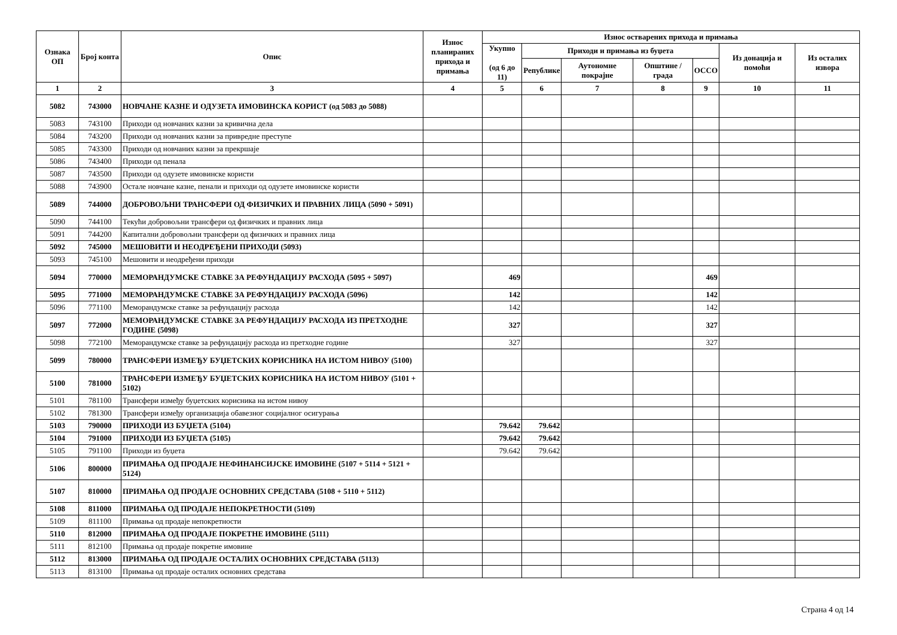| Ознака ОП | Број конта | Опис | Износ планираних прихода и примања | Износ остварених прихода и примања | | | | | | |
| --- | --- | --- | --- | --- | --- | --- | --- | --- | --- | --- |
| | | | | Укупно (од 6 до 11) | Приходи и примања из буџета | | | | Из донација и помоћи | Из осталих извора |
| | | | | | Републике | Аутономне покрајне | Општине / града | ОССО | | |
| 1 | 2 | 3 | 4 | 5 | 6 | 7 | 8 | 9 | 10 | 11 |
| 5082 | 743000 | НОВЧАНЕ КАЗНЕ И ОДУЗЕТА ИМОВИНСКА КОРИСТ (од 5083 до 5088) | | | | | | | | |
| 5083 | 743100 | Приходи од новчаних казни за кривична дела | | | | | | | | |
| 5084 | 743200 | Приходи од новчаних казни за привредне преступе | | | | | | | | |
| 5085 | 743300 | Приходи од новчаних казни за прекршаје | | | | | | | | |
| 5086 | 743400 | Приходи од пенала | | | | | | | | |
| 5087 | 743500 | Приходи од одузете имовинске користи | | | | | | | | |
| 5088 | 743900 | Остале новчане казне, пенали и приходи од одузете имовинске користи | | | | | | | | |
| 5089 | 744000 | ДОБРОВОЉНИ ТРАНСФЕРИ ОД ФИЗИЧКИХ И ПРАВНИХ ЛИЦА (5090 + 5091) | | | | | | | | |
| 5090 | 744100 | Текући добровољни трансфери од физичких и правних лица | | | | | | | | |
| 5091 | 744200 | Капитални добровољни трансфери од физичких и правних лица | | | | | | | | |
| 5092 | 745000 | МЕШОВИТИ И НЕОДРЕЂЕНИ ПРИХОДИ (5093) | | | | | | | | |
| 5093 | 745100 | Мешовити и неодређени приходи | | | | | | | | |
| 5094 | 770000 | МЕМОРАНДУМСКЕ СТАВКЕ ЗА РЕФУНДАЦИЈУ РАСХОДА (5095 + 5097) | | 469 | | | | 469 | | |
| 5095 | 771000 | МЕМОРАНДУМСКЕ СТАВКЕ ЗА РЕФУНДАЦИЈУ РАСХОДА (5096) | | 142 | | | | 142 | | |
| 5096 | 771100 | Меморандумске ставке за рефундацију расхода | | 142 | | | | 142 | | |
| 5097 | 772000 | МЕМОРАНДУМСКЕ СТАВКЕ ЗА РЕФУНДАЦИЈУ РАСХОДА ИЗ ПРЕТХОДНЕ ГОДИНЕ (5098) | | 327 | | | | 327 | | |
| 5098 | 772100 | Меморандумске ставке за рефундацију расхода из претходне године | | 327 | | | | 327 | | |
| 5099 | 780000 | ТРАНСФЕРИ ИЗМЕЂУ БУЏЕТСКИХ КОРИСНИКА НА ИСТОМ НИВОУ (5100) | | | | | | | | |
| 5100 | 781000 | ТРАНСФЕРИ ИЗМЕЂУ БУЏЕТСКИХ КОРИСНИКА НА ИСТОМ НИВОУ (5101 + 5102) | | | | | | | | |
| 5101 | 781100 | Трансфери између буџетских корисника на истом нивоу | | | | | | | | |
| 5102 | 781300 | Трансфери између организација обавезног социјалног осигурања | | | | | | | | |
| 5103 | 790000 | ПРИХОДИ ИЗ БУЏЕТА (5104) | | 79.642 | 79.642 | | | | | |
| 5104 | 791000 | ПРИХОДИ ИЗ БУЏЕТА (5105) | | 79.642 | 79.642 | | | | | |
| 5105 | 791100 | Приходи из буџета | | 79.642 | 79.642 | | | | | |
| 5106 | 800000 | ПРИМАЊА ОД ПРОДАЈЕ НЕФИНАНСИЈСКЕ ИМОВИНЕ (5107 + 5114 + 5121 + 5124) | | | | | | | | |
| 5107 | 810000 | ПРИМАЊА ОД ПРОДАЈЕ ОСНОВНИХ СРЕДСТАВА (5108 + 5110 + 5112) | | | | | | | | |
| 5108 | 811000 | ПРИМАЊА ОД ПРОДАЈЕ НЕПОКРЕТНОСТИ (5109) | | | | | | | | |
| 5109 | 811100 | Примања од продаје непокретности | | | | | | | | |
| 5110 | 812000 | ПРИМАЊА ОД ПРОДАЈЕ ПОКРЕТНЕ ИМОВИНЕ (5111) | | | | | | | | |
| 5111 | 812100 | Примања од продаје покретне имовине | | | | | | | | |
| 5112 | 813000 | ПРИМАЊА ОД ПРОДАЈЕ ОСТАЛИХ ОСНОВНИХ СРЕДСТАВА (5113) | | | | | | | | |
| 5113 | 813100 | Примања од продаје осталих основних средстава | | | | | | | | |
Страна 4 од 14